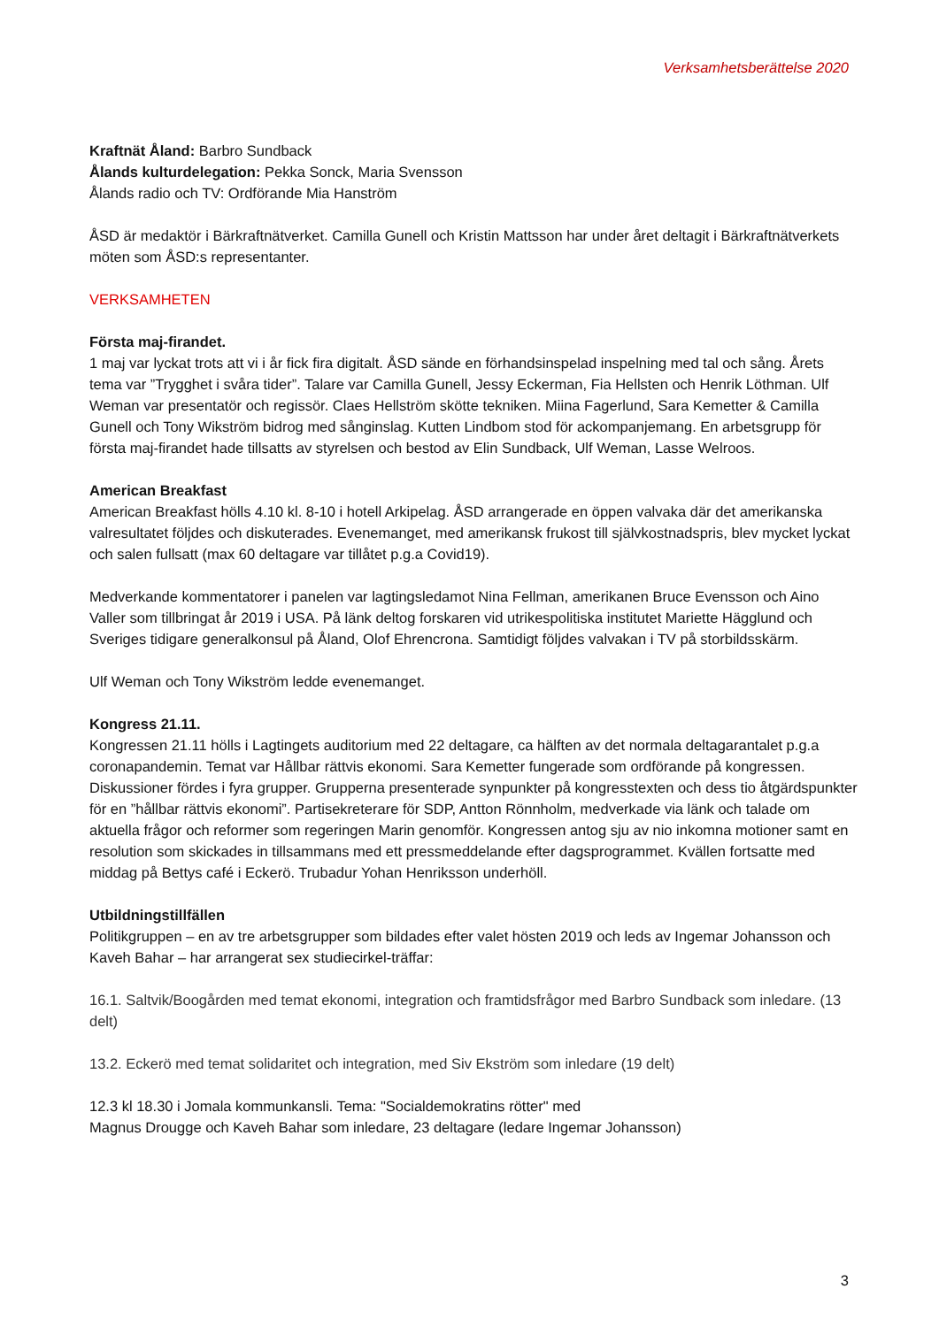Verksamhetsberättelse 2020
Kraftnät Åland: Barbro Sundback
Ålands kulturdelegation: Pekka Sonck, Maria Svensson
Ålands radio och TV: Ordförande Mia Hanström
ÅSD är medaktör i Bärkraftnätverket. Camilla Gunell och Kristin Mattsson har under året deltagit i Bärkraftnätverkets möten som ÅSD:s representanter.
VERKSAMHETEN
Första maj-firandet.
1 maj var lyckat trots att vi i år fick fira digitalt. ÅSD sände en förhandsinspelad inspelning med tal och sång. Årets tema var ”Trygghet i svåra tider”. Talare var Camilla Gunell, Jessy Eckerman, Fia Hellsten och Henrik Löthman. Ulf Weman var presentatör och regissör. Claes Hellström skötte tekniken. Miina Fagerlund, Sara Kemetter & Camilla Gunell och Tony Wikström bidrog med sånginslag. Kutten Lindbom stod för ackompanjemang. En arbetsgrupp för första maj-firandet hade tillsatts av styrelsen och bestod av Elin Sundback, Ulf Weman, Lasse Welroos.
American Breakfast
American Breakfast hölls 4.10 kl. 8-10 i hotell Arkipelag. ÅSD arrangerade en öppen valvaka där det amerikanska valresultatet följdes och diskuterades. Evenemanget, med amerikansk frukost till självkostnadspris, blev mycket lyckat och salen fullsatt (max 60 deltagare var tillåtet p.g.a Covid19).
Medverkande kommentatorer i panelen var lagtingsledamot Nina Fellman, amerikanen Bruce Evensson och Aino Valler som tillbringat år 2019 i USA. På länk deltog forskaren vid utrikespolitiska institutet Mariette Hägglund och Sveriges tidigare generalkonsul på Åland, Olof Ehrencrona. Samtidigt följdes valvakan i TV på storbildsskärm.
Ulf Weman och Tony Wikström ledde evenemanget.
Kongress 21.11.
Kongressen 21.11 hölls i Lagtingets auditorium med 22 deltagare, ca hälften av det normala deltagarantalet p.g.a coronapandemin. Temat var Hållbar rättvis ekonomi. Sara Kemetter fungerade som ordförande på kongressen. Diskussioner fördes i fyra grupper. Grupperna presenterade synpunkter på kongresstexten och dess tio åtgärdspunkter för en ”hållbar rättvis ekonomi”. Partisekreterare för SDP, Antton Rönnholm, medverkade via länk och talade om aktuella frågor och reformer som regeringen Marin genomför. Kongressen antog sju av nio inkomna motioner samt en resolution som skickades in tillsammans med ett pressmeddelande efter dagsprogrammet. Kvällen fortsatte med middag på Bettys café i Eckerö. Trubadur Yohan Henriksson underhöll.
Utbildningstillfällen
Politikgruppen – en av tre arbetsgrupper som bildades efter valet hösten 2019 och leds av Ingemar Johansson och Kaveh Bahar – har arrangerat sex studiecirkel-träffar:
16.1. Saltvik/Boogården med temat ekonomi, integration och framtidsfrågor med Barbro Sundback som inledare. (13 delt)
13.2. Eckerö med temat solidaritet och integration, med Siv Ekström som inledare (19 delt)
12.3 kl 18.30 i Jomala kommunkansli. Tema: "Socialdemokratins rötter" med
Magnus Drougge och Kaveh Bahar som inledare, 23 deltagare (ledare Ingemar Johansson)
3